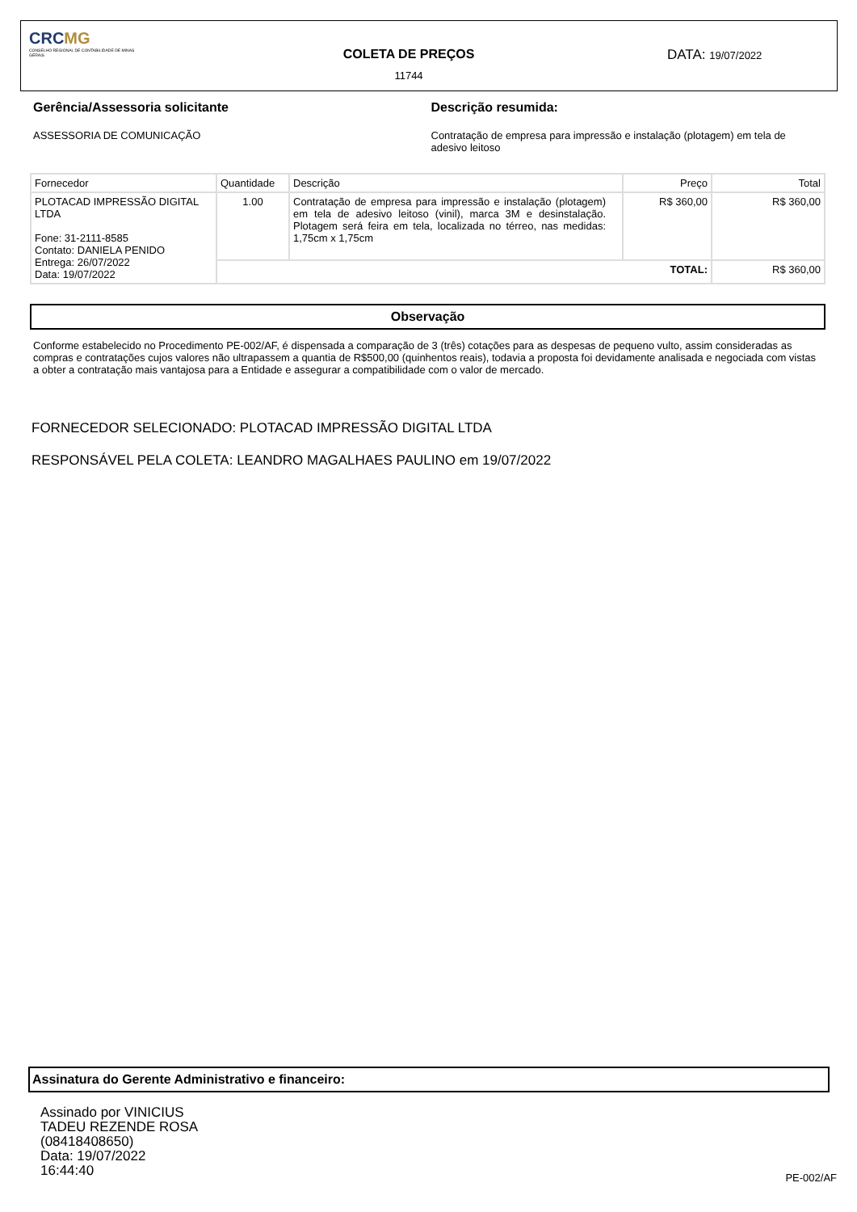CRCMG
CONSELHO REGIONAL DE CONTABILIDADE DE MINAS GERAIS
COLETA DE PREÇOS
11744
DATA: 19/07/2022
Gerência/Assessoria solicitante
ASSESSORIA DE COMUNICAÇÃO
Descrição resumida:
Contratação de empresa para impressão e instalação (plotagem) em tela de adesivo leitoso
| Fornecedor | Quantidade | Descrição | Preço | Total |
| --- | --- | --- | --- | --- |
| PLOTACAD IMPRESSÃO DIGITAL LTDA Fone: 31-2111-8585 Contato: DANIELA PENIDO Entrega: 26/07/2022 Data: 19/07/2022 | 1.00 | Contratação de empresa para impressão e instalação (plotagem) em tela de adesivo leitoso (vinil), marca 3M e desinstalação. Plotagem será feira em tela, localizada no térreo, nas medidas: 1,75cm x 1,75cm | R$ 360,00 | R$ 360,00 |
| | TOTAL: | | | R$ 360,00 |
Observação
Conforme estabelecido no Procedimento PE-002/AF, é dispensada a comparação de 3 (três) cotações para as despesas de pequeno vulto, assim consideradas as compras e contratações cujos valores não ultrapassem a quantia de R$500,00 (quinhentos reais), todavia a proposta foi devidamente analisada e negociada com vistas a obter a contratação mais vantajosa para a Entidade e assegurar a compatibilidade com o valor de mercado.
FORNECEDOR SELECIONADO: PLOTACAD IMPRESSÃO DIGITAL LTDA
RESPONSÁVEL PELA COLETA: LEANDRO MAGALHAES PAULINO em 19/07/2022
Assinatura do Gerente Administrativo e financeiro:
Assinado por VINICIUS
TADEU REZENDE ROSA
(08418408650)
Data: 19/07/2022
16:44:40
PE-002/AF